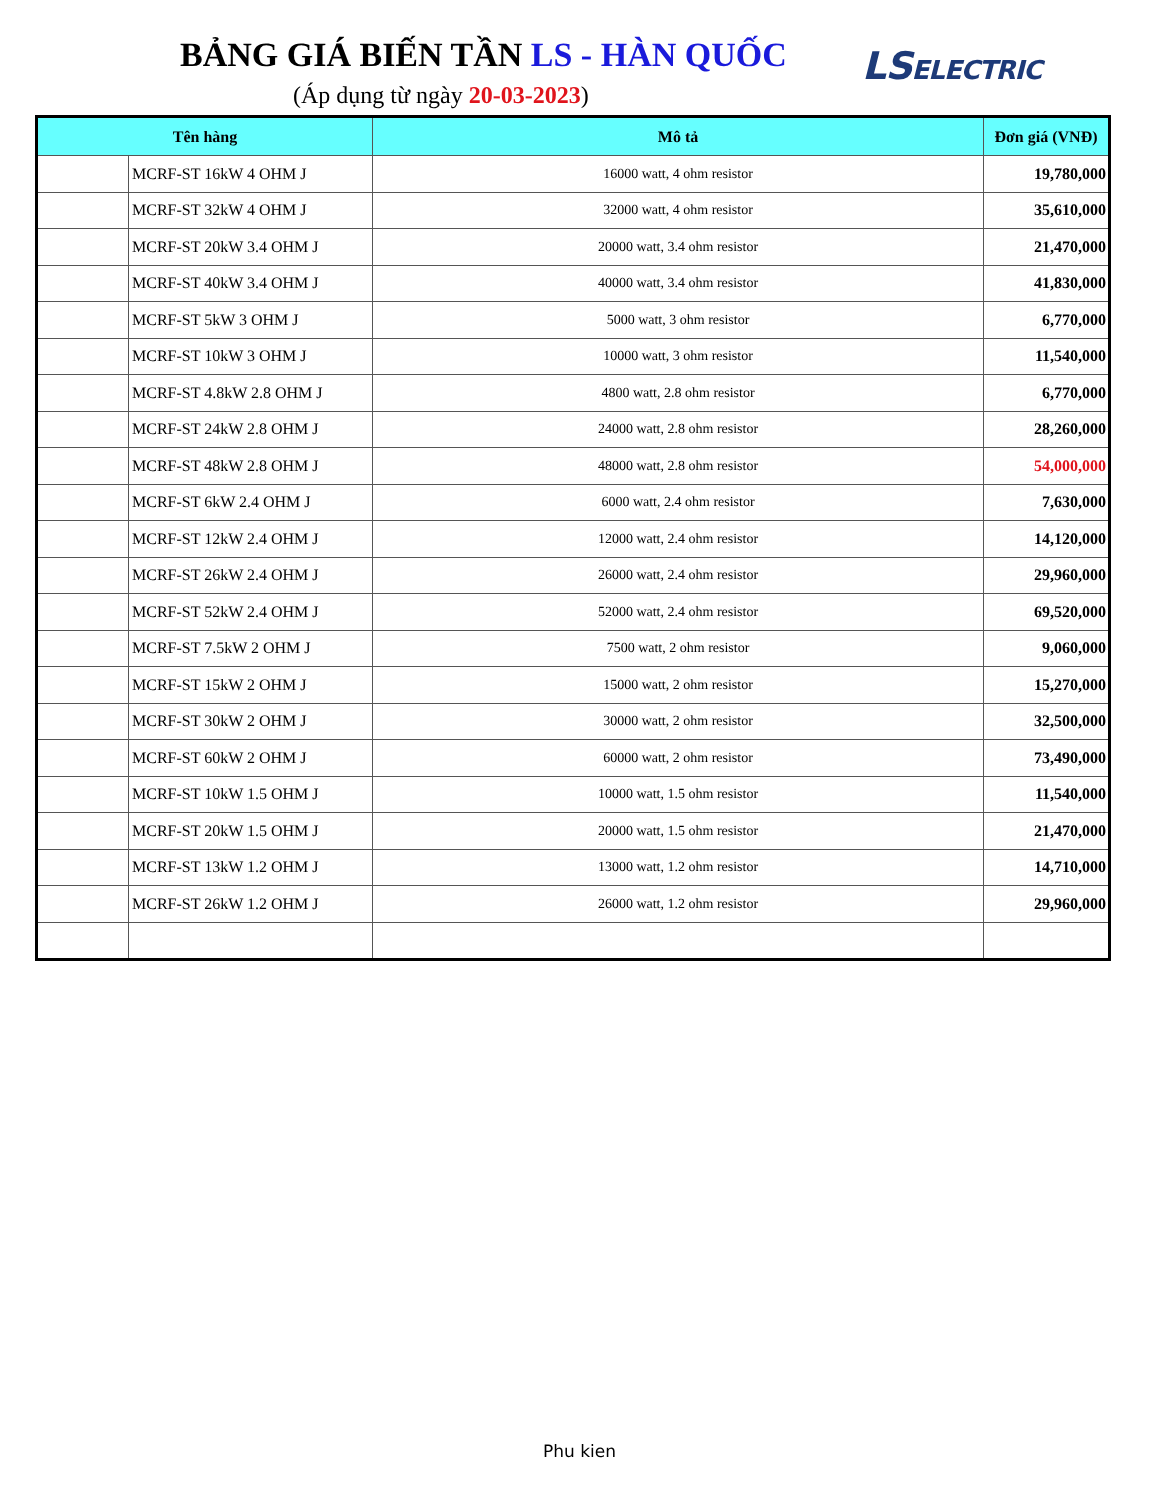BẢNG GIÁ BIẾN TẦN LS - HÀN QUỐC
(Áp dụng từ ngày 20-03-2023)
LSELECTRIC
| Tên hàng | | Mô tả | Đơn giá (VNĐ) |
| --- | --- | --- | --- |
| | MCRF-ST 16kW 4 OHM J | 16000 watt, 4 ohm resistor | 19,780,000 |
| | MCRF-ST 32kW 4 OHM J | 32000 watt, 4 ohm resistor | 35,610,000 |
| | MCRF-ST 20kW 3.4 OHM J | 20000 watt, 3.4 ohm resistor | 21,470,000 |
| | MCRF-ST 40kW 3.4 OHM J | 40000 watt, 3.4 ohm resistor | 41,830,000 |
| | MCRF-ST 5kW 3 OHM J | 5000 watt, 3 ohm resistor | 6,770,000 |
| | MCRF-ST 10kW 3 OHM J | 10000 watt, 3 ohm resistor | 11,540,000 |
| | MCRF-ST 4.8kW 2.8 OHM J | 4800 watt, 2.8 ohm resistor | 6,770,000 |
| | MCRF-ST 24kW 2.8 OHM J | 24000 watt, 2.8 ohm resistor | 28,260,000 |
| | MCRF-ST 48kW 2.8 OHM J | 48000 watt, 2.8 ohm resistor | 54,000,000 |
| | MCRF-ST 6kW 2.4 OHM J | 6000 watt, 2.4 ohm resistor | 7,630,000 |
| | MCRF-ST 12kW 2.4 OHM J | 12000 watt, 2.4 ohm resistor | 14,120,000 |
| | MCRF-ST 26kW 2.4 OHM J | 26000 watt, 2.4 ohm resistor | 29,960,000 |
| | MCRF-ST 52kW 2.4 OHM J | 52000 watt, 2.4 ohm resistor | 69,520,000 |
| | MCRF-ST 7.5kW 2 OHM J | 7500 watt, 2 ohm resistor | 9,060,000 |
| | MCRF-ST 15kW 2 OHM J | 15000 watt, 2 ohm resistor | 15,270,000 |
| | MCRF-ST 30kW 2 OHM J | 30000 watt, 2 ohm resistor | 32,500,000 |
| | MCRF-ST 60kW 2 OHM J | 60000 watt, 2 ohm resistor | 73,490,000 |
| | MCRF-ST 10kW 1.5 OHM J | 10000 watt, 1.5 ohm resistor | 11,540,000 |
| | MCRF-ST 20kW 1.5 OHM J | 20000 watt, 1.5 ohm resistor | 21,470,000 |
| | MCRF-ST 13kW 1.2 OHM J | 13000 watt, 1.2 ohm resistor | 14,710,000 |
| | MCRF-ST 26kW 1.2 OHM J | 26000 watt, 1.2 ohm resistor | 29,960,000 |
Phu kien